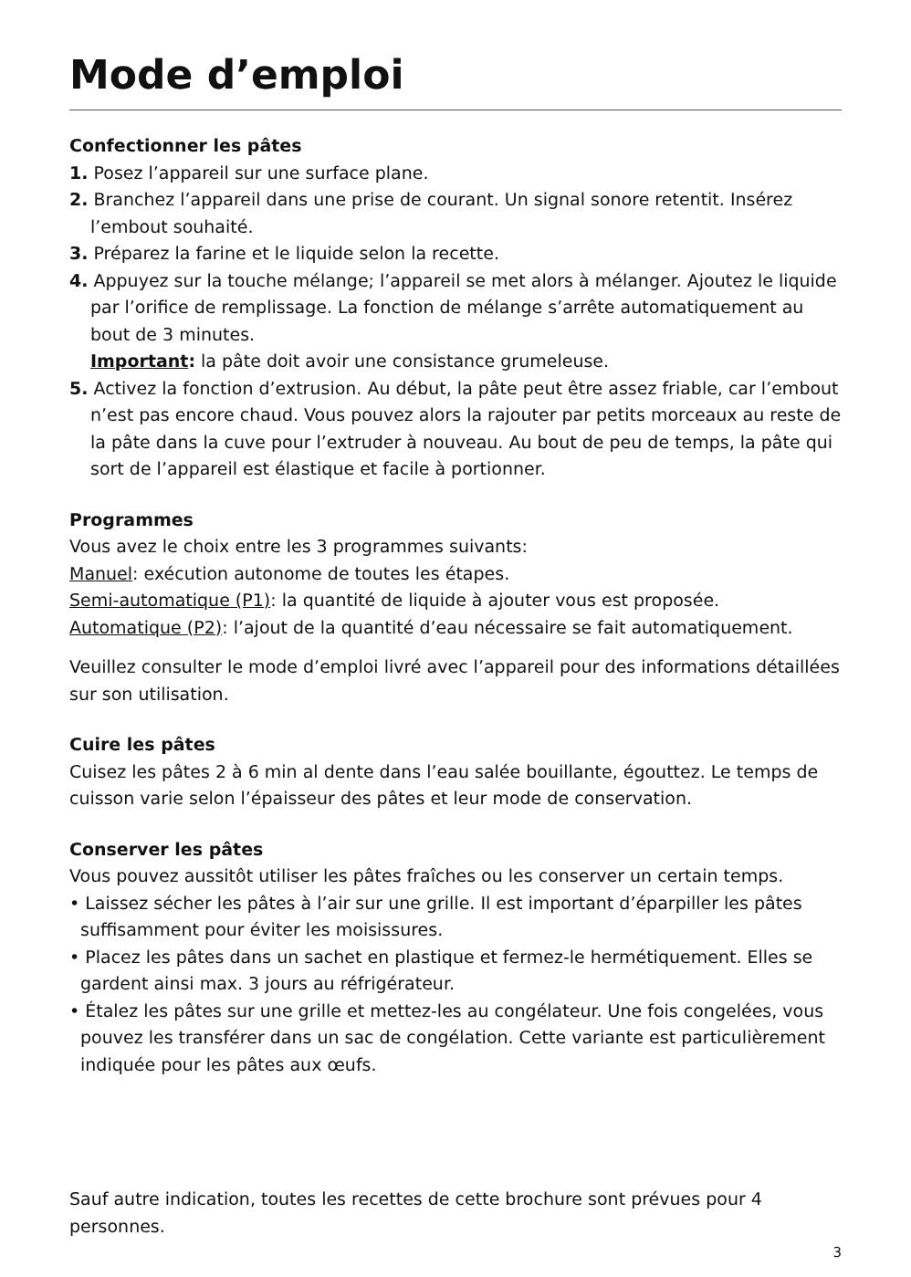Mode d’emploi
Confectionner les pâtes
1. Posez l’appareil sur une surface plane.
2. Branchez l’appareil dans une prise de courant. Un signal sonore retentit. Insérez l’embout souhaité.
3. Préparez la farine et le liquide selon la recette.
4. Appuyez sur la touche mélange; l’appareil se met alors à mélanger. Ajoutez le liquide par l’orifice de remplissage. La fonction de mélange s’arrête automa­tiquement au bout de 3 minutes.
Important: la pâte doit avoir une consistance grumeleuse.
5. Activez la fonction d’extrusion. Au début, la pâte peut être assez friable, car l’embout n’est pas encore chaud. Vous pouvez alors la rajouter par petits mor­ceaux au reste de la pâte dans la cuve pour l’extruder à nouveau. Au bout de peu de temps, la pâte qui sort de l’appareil est élastique et facile à portionner.
Programmes
Vous avez le choix entre les 3 programmes suivants:
Manuel: exécution autonome de toutes les étapes.
Semi-automatique (P1): la quantité de liquide à ajouter vous est proposée.
Automatique (P2): l’ajout de la quantité d’eau nécessaire se fait automatiquement.
Veuillez consulter le mode d’emploi livré avec l’appareil pour des informations détaillées sur son utilisation.
Cuire les pâtes
Cuisez les pâtes 2 à 6 min al dente dans l’eau salée bouillante, égouttez. Le temps de cuisson varie selon l’épaisseur des pâtes et leur mode de conservation.
Conserver les pâtes
Vous pouvez aussitôt utiliser les pâtes fraîches ou les conserver un certain temps.
• Laissez sécher les pâtes à l’air sur une grille. Il est important d’éparpiller les pâtes suffisamment pour éviter les moisissures.
• Placez les pâtes dans un sachet en plastique et fermez-le hermétiquement. Elles se gardent ainsi max. 3 jours au réfrigérateur.
• Étalez les pâtes sur une grille et mettez-les au congélateur. Une fois congelées, vous pouvez les transférer dans un sac de congélation. Cette variante est particulièrement indiquée pour les pâtes aux œufs.
Sauf autre indication, toutes les recettes de cette brochure sont prévues pour 4 personnes.
3